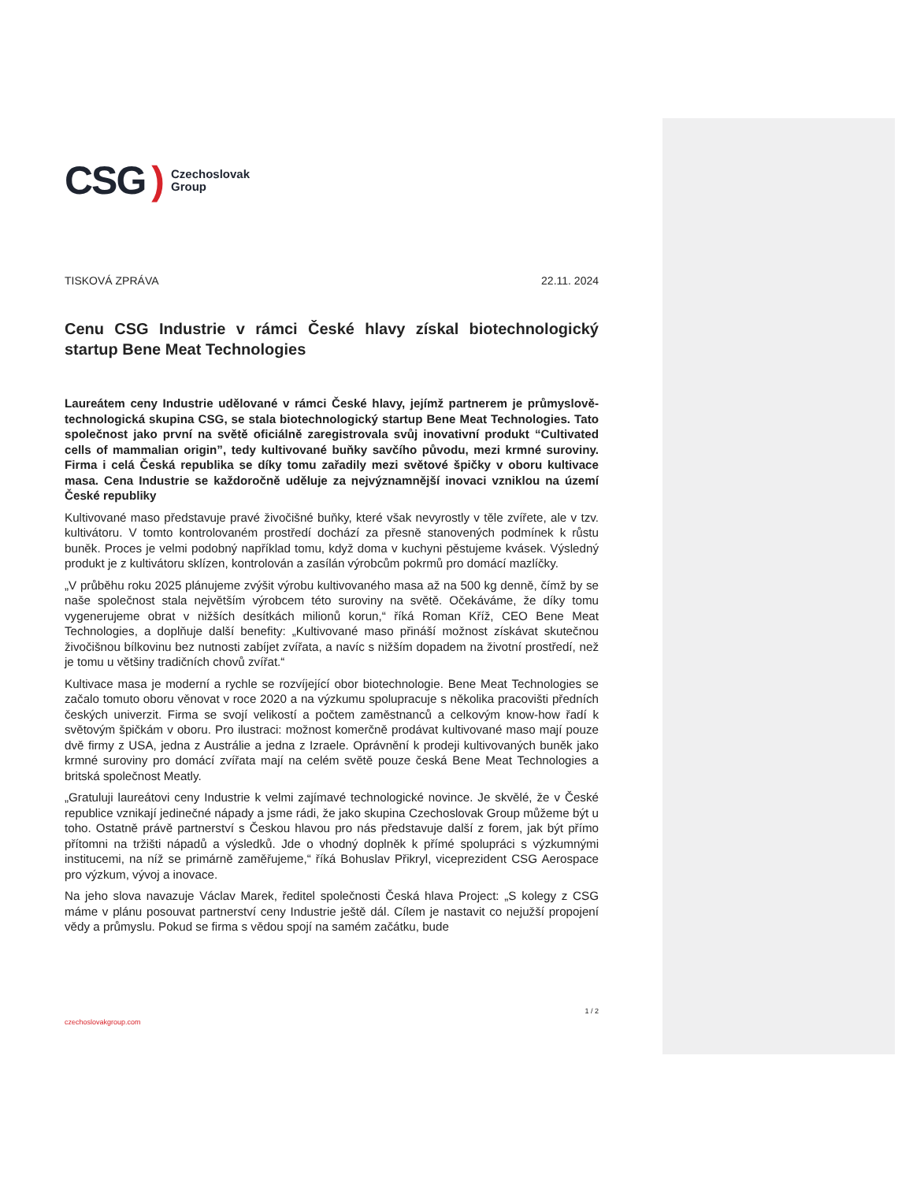CSG) Czechoslovak
Group
TISKOVÁ ZPRÁVA 22.11. 2024
Cenu CSG Industrie v rámci České hlavy získal biotechnologický startup Bene Meat Technologies
Laureátem ceny Industrie udělované v rámci České hlavy, jejímž partnerem je průmyslově-technologická skupina CSG, se stala biotechnologický startup Bene Meat Technologies. Tato společnost jako první na světě oficiálně zaregistrovala svůj inovativní produkt “Cultivated cells of mammalian origin”, tedy kultivované buňky savčího původu, mezi krmné suroviny. Firma i celá Česká republika se díky tomu zařadily mezi světové špičky v oboru kultivace masa. Cena Industrie se každoročně uděluje za nejvýznamnější inovaci vzniklou na území České republiky
Kultivované maso představuje pravé živočišné buňky, které však nevyrostly v těle zvířete, ale v tzv. kultivátoru. V tomto kontrolovaném prostředí dochází za přesně stanovených podmínek k růstu buněk. Proces je velmi podobný například tomu, když doma v kuchyni pěstujeme kvásek. Výsledný produkt je z kultivátoru sklízen, kontrolován a zasílán výrobcům pokrmů pro domácí mazlíčky.
„V průběhu roku 2025 plánujeme zvýšit výrobu kultivovaného masa až na 500 kg denně, čímž by se naše společnost stala největším výrobcem této suroviny na světě. Očekáváme, že díky tomu vygenerujeme obrat v nižších desítkách milionů korun,“ říká Roman Kříž, CEO Bene Meat Technologies, a doplňuje další benefity: „Kultivované maso přináší možnost získávat skutečnou živočišnou bílkovinu bez nutnosti zabíjet zvířata, a navíc s nižším dopadem na životní prostředí, než je tomu u většiny tradičních chovů zvířat.“
Kultivace masa je moderní a rychle se rozvíjející obor biotechnologie. Bene Meat Technologies se začalo tomuto oboru věnovat v roce 2020 a na výzkumu spolupracuje s několika pracovišti předních českých univerzit. Firma se svojí velikostí a počtem zaměstnanců a celkovým know-how řadí k světovým špičkám v oboru. Pro ilustraci: možnost komerčně prodávat kultivované maso mají pouze dvě firmy z USA, jedna z Austrálie a jedna z Izraele. Oprávnění k prodeji kultivovaných buněk jako krmné suroviny pro domácí zvířata mají na celém světě pouze česká Bene Meat Technologies a britská společnost Meatly.
„Gratuluji laureátovi ceny Industrie k velmi zajímavé technologické novince. Je skvělé, že v České republice vznikají jedinečné nápady a jsme rádi, že jako skupina Czechoslovak Group můžeme být u toho. Ostatně právě partnerství s Českou hlavou pro nás představuje další z forem, jak být přímo přítomni na tržišti nápadů a výsledků. Jde o vhodný doplněk k přímé spolupráci s výzkumnými institucemi, na níž se primárně zaměřujeme,“ říká Bohuslav Přikryl, viceprezident CSG Aerospace pro výzkum, vývoj a inovace.
Na jeho slova navazuje Václav Marek, ředitel společnosti Česká hlava Project: „S kolegy z CSG máme v plánu posouvat partnerství ceny Industrie ještě dál. Cílem je nastavit co nejužší propojení vědy a průmyslu. Pokud se firma s vědou spojí na samém začátku, bude
czechoslovakgroup.com 1 / 2